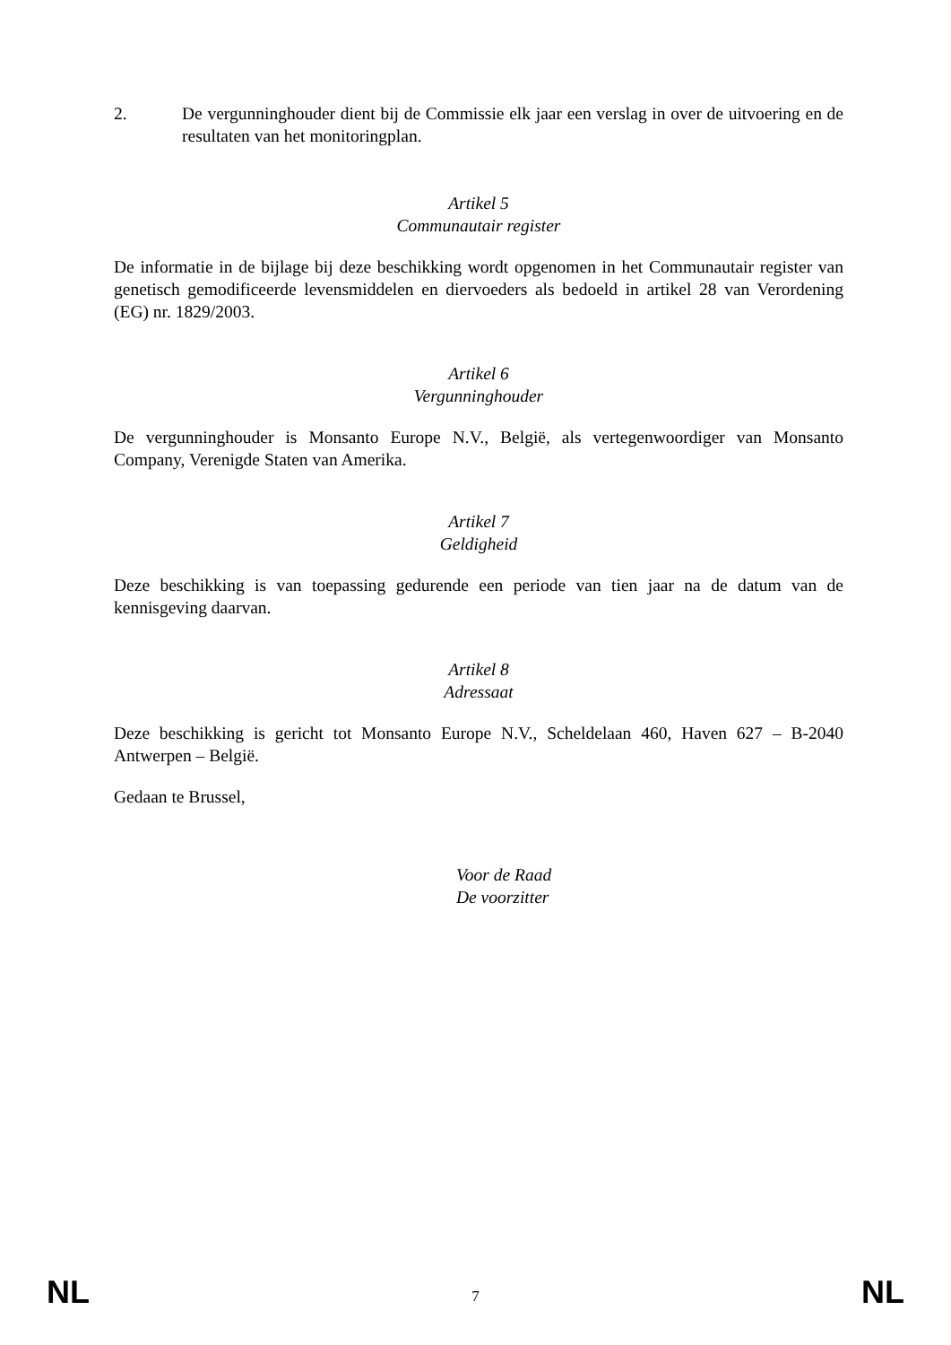2. De vergunninghouder dient bij de Commissie elk jaar een verslag in over de uitvoering en de resultaten van het monitoringplan.
Artikel 5
Communautair register
De informatie in de bijlage bij deze beschikking wordt opgenomen in het Communautair register van genetisch gemodificeerde levensmiddelen en diervoeders als bedoeld in artikel 28 van Verordening (EG) nr. 1829/2003.
Artikel 6
Vergunninghouder
De vergunninghouder is Monsanto Europe N.V., België, als vertegenwoordiger van Monsanto Company, Verenigde Staten van Amerika.
Artikel 7
Geldigheid
Deze beschikking is van toepassing gedurende een periode van tien jaar na de datum van de kennisgeving daarvan.
Artikel 8
Adressaat
Deze beschikking is gericht tot Monsanto Europe N.V., Scheldelaan 460, Haven 627 – B-2040 Antwerpen – België.
Gedaan te Brussel,
Voor de Raad
De voorzitter
NL 7 NL